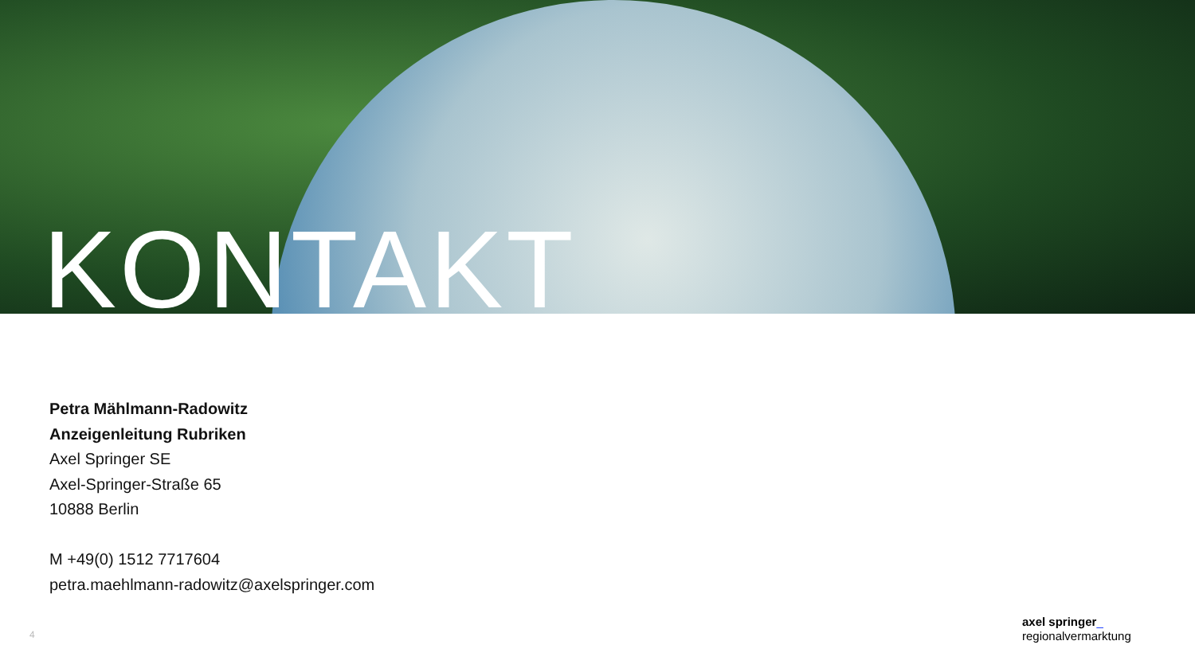KONTAKT
Petra Mählmann-Radowitz
Anzeigenleitung Rubriken
Axel Springer SE
Axel-Springer-Straße 65
10888 Berlin
M +49(0) 1512 7717604
petra.maehlmann-radowitz@axelspringer.com
4
axel springer_
regionalvermarktung